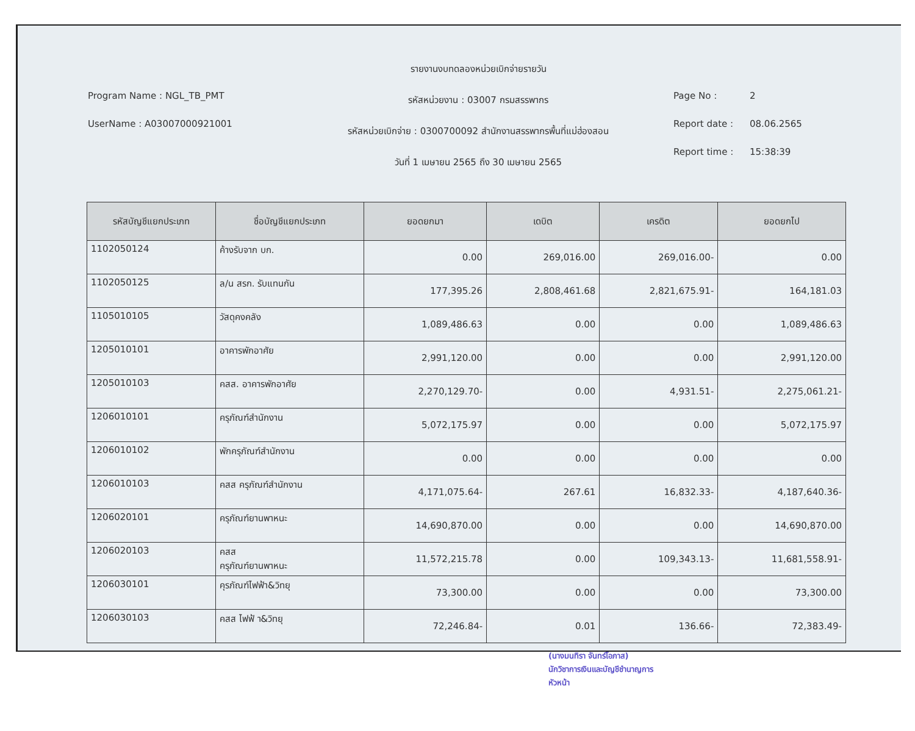Program Name : NGL_TB_PMT
UserName : A03007000921001
รายงานงบทดลองหน่วยเบิกจ่ายรายวัน
รหัสหน่วยงาน : 03007 กรมสรรพากร
รหัสหน่วยเบิกจ่าย : 0300700092 สำนักงานสรรพากรพื้นที่แม่ฮ่องสอน
วันที่ 1 เมษายน 2565 ถึง 30 เมษายน 2565
Page No : 2
Report date : 08.06.2565
Report time : 15:38:39
| รหัสบัญชีแยกประเภท | ชื่อบัญชีแยกประเภท | ยอดยกมา | เดบิต | เครดิต | ยอดยกไป |
| --- | --- | --- | --- | --- | --- |
| 1102050124 | ค้างรับจาก บก. | 0.00 | 269,016.00 | 269,016.00- | 0.00 |
| 1102050125 | ล/น สรก. รับแทนกัน | 177,395.26 | 2,808,461.68 | 2,821,675.91- | 164,181.03 |
| 1105010105 | วัสดุคงคลัง | 1,089,486.63 | 0.00 | 0.00 | 1,089,486.63 |
| 1205010101 | อาคารพักอาศัย | 2,991,120.00 | 0.00 | 0.00 | 2,991,120.00 |
| 1205010103 | คสส. อาคารพักอาศัย | 2,270,129.70- | 0.00 | 4,931.51- | 2,275,061.21- |
| 1206010101 | ครุภัณฑ์สำนักงาน | 5,072,175.97 | 0.00 | 0.00 | 5,072,175.97 |
| 1206010102 | พักครุภัณฑ์สำนักงาน | 0.00 | 0.00 | 0.00 | 0.00 |
| 1206010103 | คสส ครุภัณฑ์สำนักงาน | 4,171,075.64- | 267.61 | 16,832.33- | 4,187,640.36- |
| 1206020101 | ครุภัณฑ์ยานพาหนะ | 14,690,870.00 | 0.00 | 0.00 | 14,690,870.00 |
| 1206020103 | คสส ครุภัณฑ์ยานพาหนะ | 11,572,215.78 | 0.00 | 109,343.13- | 11,681,558.91- |
| 1206030101 | คุรภัณฑ์ไฟฟ้า&วิทยุ | 73,300.00 | 0.00 | 0.00 | 73,300.00 |
| 1206030103 | คสส ไฟฟ้ า&วิทยุ | 72,246.84- | 0.01 | 136.66- | 72,383.49- |
(นางมนทิรา จันทร์โอภาส)
นักวิชาการเงินและบัญชีชำนาญการ
หัวหน้า